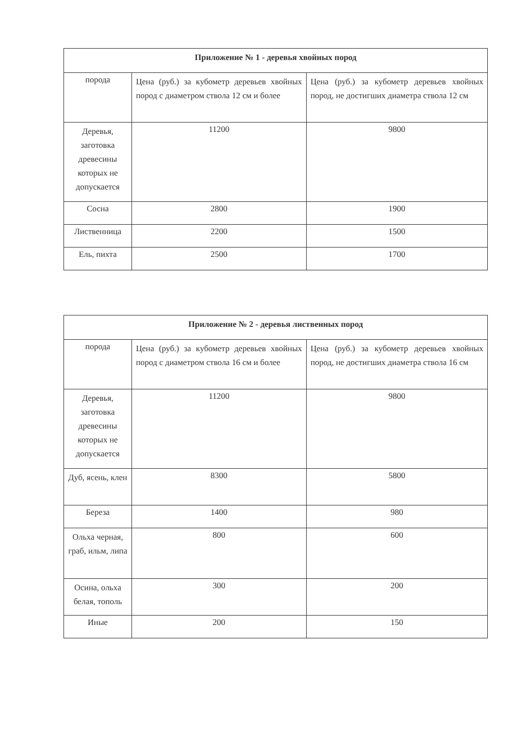| Приложение № 1 - деревья хвойных пород | | |
| --- | --- | --- |
| порода | Цена (руб.) за кубометр деревьев хвойных пород с диаметром ствола 12 см и более | Цена (руб.) за кубометр деревьев хвойных пород, не достигших диаметра ствола 12 см |
| Деревья, заготовка древесины которых не допускается | 11200 | 9800 |
| Сосна | 2800 | 1900 |
| Лиственница | 2200 | 1500 |
| Ель, пихта | 2500 | 1700 |
| Приложение № 2 - деревья лиственных пород | | |
| --- | --- | --- |
| порода | Цена (руб.) за кубометр деревьев хвойных пород с диаметром ствола 16 см и более | Цена (руб.) за кубометр деревьев хвойных пород, не достигших диаметра ствола 16 см |
| Деревья, заготовка древесины которых не допускается | 11200 | 9800 |
| Дуб, ясень, клен | 8300 | 5800 |
| Береза | 1400 | 980 |
| Ольха черная, граб, ильм, липа | 800 | 600 |
| Осина, ольха белая, тополь | 300 | 200 |
| Иные | 200 | 150 |